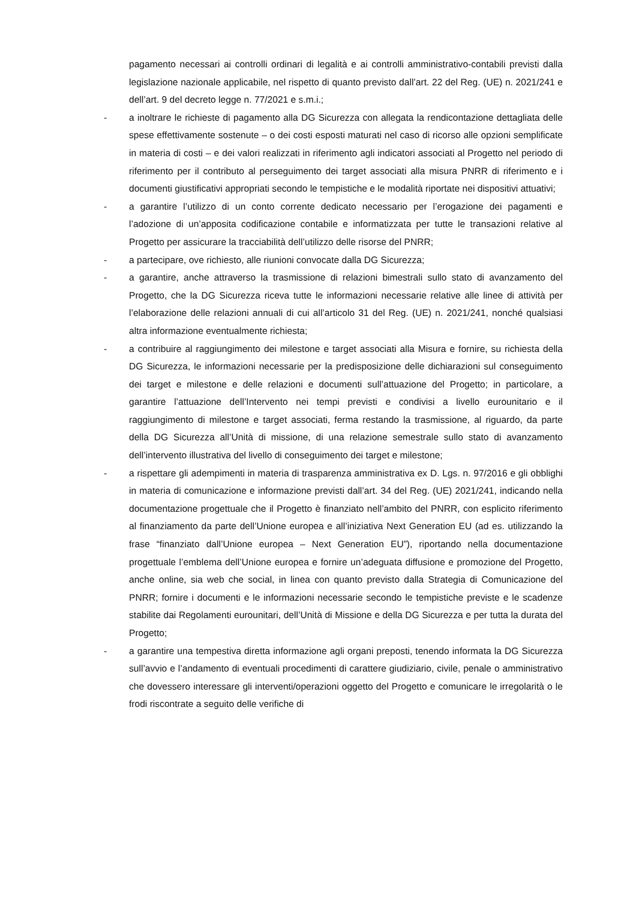pagamento necessari ai controlli ordinari di legalità e ai controlli amministrativo-contabili previsti dalla legislazione nazionale applicabile, nel rispetto di quanto previsto dall’art. 22 del Reg. (UE) n. 2021/241 e dell’art. 9 del decreto legge n. 77/2021 e s.m.i.;
- a inoltrare le richieste di pagamento alla DG Sicurezza con allegata la rendicontazione dettagliata delle spese effettivamente sostenute – o dei costi esposti maturati nel caso di ricorso alle opzioni semplificate in materia di costi – e dei valori realizzati in riferimento agli indicatori associati al Progetto nel periodo di riferimento per il contributo al perseguimento dei target associati alla misura PNRR di riferimento e i documenti giustificativi appropriati secondo le tempistiche e le modalità riportate nei dispositivi attuativi;
- a garantire l’utilizzo di un conto corrente dedicato necessario per l’erogazione dei pagamenti e l’adozione di un’apposita codificazione contabile e informatizzata per tutte le transazioni relative al Progetto per assicurare la tracciabilità dell’utilizzo delle risorse del PNRR;
- a partecipare, ove richiesto, alle riunioni convocate dalla DG Sicurezza;
- a garantire, anche attraverso la trasmissione di relazioni bimestrali sullo stato di avanzamento del Progetto, che la DG Sicurezza riceva tutte le informazioni necessarie relative alle linee di attività per l’elaborazione delle relazioni annuali di cui all’articolo 31 del Reg. (UE) n. 2021/241, nonché qualsiasi altra informazione eventualmente richiesta;
- a contribuire al raggiungimento dei milestone e target associati alla Misura e fornire, su richiesta della DG Sicurezza, le informazioni necessarie per la predisposizione delle dichiarazioni sul conseguimento dei target e milestone e delle relazioni e documenti sull’attuazione del Progetto; in particolare, a garantire l’attuazione dell’Intervento nei tempi previsti e condivisi a livello eurounitario e il raggiungimento di milestone e target associati, ferma restando la trasmissione, al riguardo, da parte della DG Sicurezza all’Unità di missione, di una relazione semestrale sullo stato di avanzamento dell’intervento illustrativa del livello di conseguimento dei target e milestone;
- a rispettare gli adempimenti in materia di trasparenza amministrativa ex D. Lgs. n. 97/2016 e gli obblighi in materia di comunicazione e informazione previsti dall’art. 34 del Reg. (UE) 2021/241, indicando nella documentazione progettuale che il Progetto è finanziato nell’ambito del PNRR, con esplicito riferimento al finanziamento da parte dell’Unione europea e all’iniziativa Next Generation EU (ad es. utilizzando la frase “finanziato dall’Unione europea – Next Generation EU”), riportando nella documentazione progettuale l’emblema dell’Unione europea e fornire un’adeguata diffusione e promozione del Progetto, anche online, sia web che social, in linea con quanto previsto dalla Strategia di Comunicazione del PNRR; fornire i documenti e le informazioni necessarie secondo le tempistiche previste e le scadenze stabilite dai Regolamenti eurounitari, dell’Unità di Missione e della DG Sicurezza e per tutta la durata del Progetto;
- a garantire una tempestiva diretta informazione agli organi preposti, tenendo informata la DG Sicurezza sull’avvio e l’andamento di eventuali procedimenti di carattere giudiziario, civile, penale o amministrativo che dovessero interessare gli interventi/operazioni oggetto del Progetto e comunicare le irregolarità o le frodi riscontrate a seguito delle verifiche di